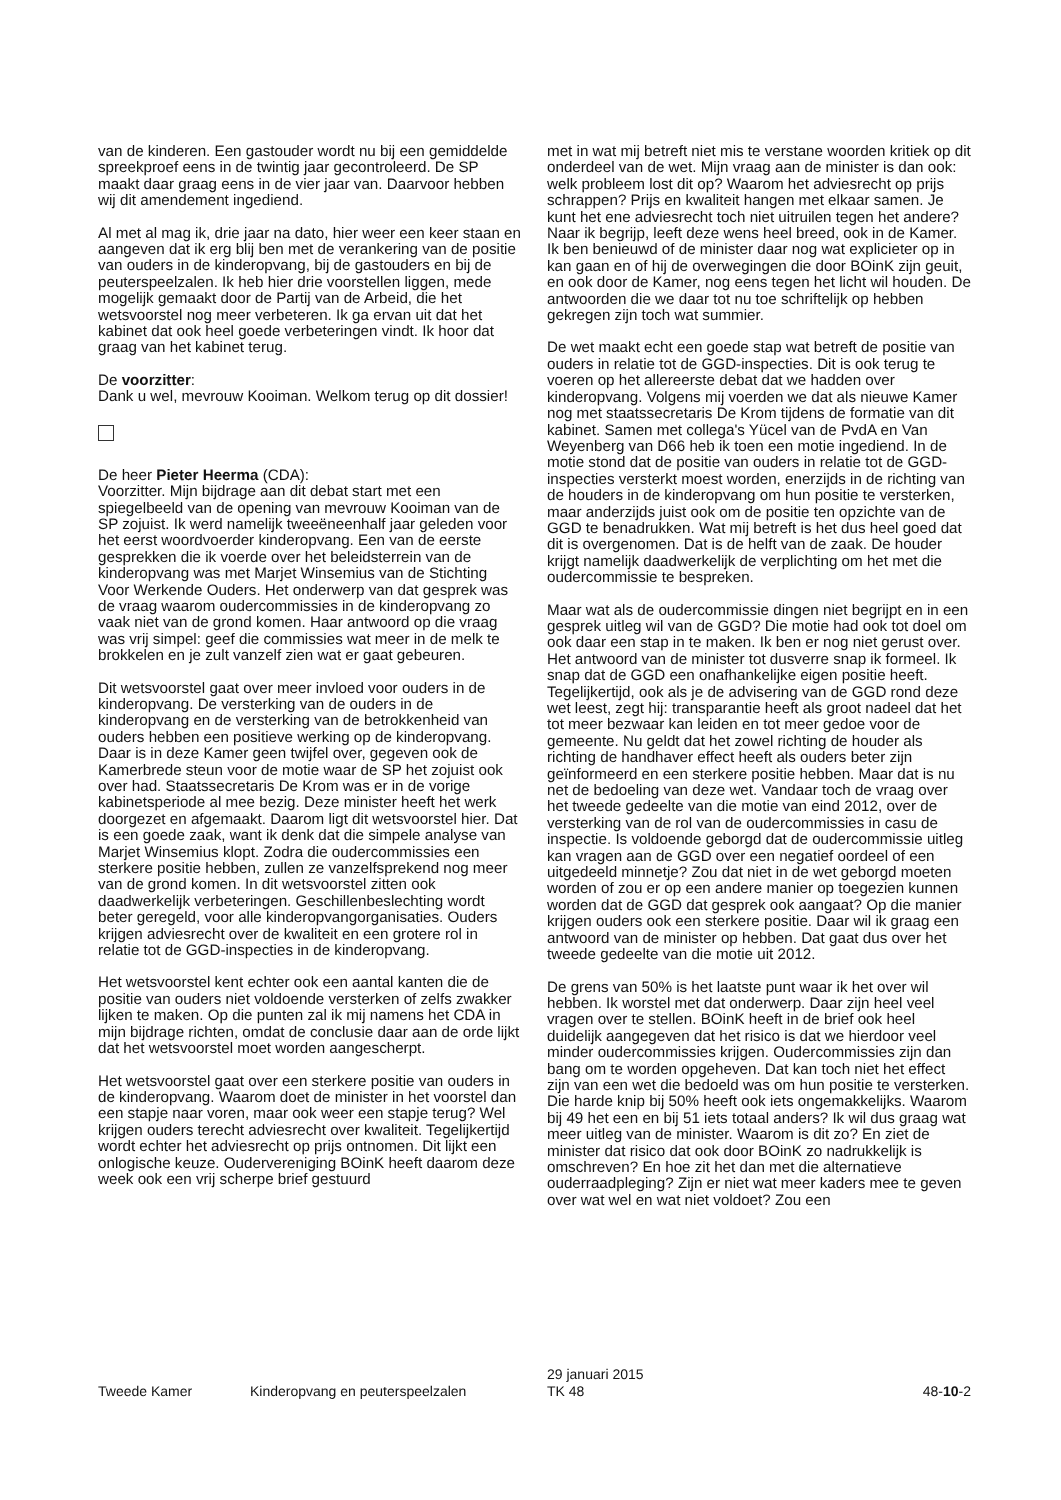van de kinderen. Een gastouder wordt nu bij een gemiddelde spreekproef eens in de twintig jaar gecontroleerd. De SP maakt daar graag eens in de vier jaar van. Daarvoor hebben wij dit amendement ingediend.
Al met al mag ik, drie jaar na dato, hier weer een keer staan en aangeven dat ik erg blij ben met de verankering van de positie van ouders in de kinderopvang, bij de gastouders en bij de peuterspeelzalen. Ik heb hier drie voorstellen liggen, mede mogelijk gemaakt door de Partij van de Arbeid, die het wetsvoorstel nog meer verbeteren. Ik ga ervan uit dat het kabinet dat ook heel goede verbeteringen vindt. Ik hoor dat graag van het kabinet terug.
De voorzitter:
Dank u wel, mevrouw Kooiman. Welkom terug op dit dossier!
De heer Pieter Heerma (CDA):
Voorzitter. Mijn bijdrage aan dit debat start met een spiegelbeeld van de opening van mevrouw Kooiman van de SP zojuist. Ik werd namelijk tweeëneenhalf jaar geleden voor het eerst woordvoerder kinderopvang. Een van de eerste gesprekken die ik voerde over het beleidsterrein van de kinderopvang was met Marjet Winsemius van de Stichting Voor Werkende Ouders. Het onderwerp van dat gesprek was de vraag waarom oudercommissies in de kinderopvang zo vaak niet van de grond komen. Haar antwoord op die vraag was vrij simpel: geef die commissies wat meer in de melk te brokkelen en je zult vanzelf zien wat er gaat gebeuren.
Dit wetsvoorstel gaat over meer invloed voor ouders in de kinderopvang. De versterking van de ouders in de kinderopvang en de versterking van de betrokkenheid van ouders hebben een positieve werking op de kinderopvang. Daar is in deze Kamer geen twijfel over, gegeven ook de Kamerbrede steun voor de motie waar de SP het zojuist ook over had. Staatssecretaris De Krom was er in de vorige kabinetsperiode al mee bezig. Deze minister heeft het werk doorgezet en afgemaakt. Daarom ligt dit wetsvoorstel hier. Dat is een goede zaak, want ik denk dat die simpele analyse van Marjet Winsemius klopt. Zodra die oudercommissies een sterkere positie hebben, zullen ze vanzelfsprekend nog meer van de grond komen. In dit wetsvoorstel zitten ook daadwerkelijk verbeteringen. Geschillenbeslechting wordt beter geregeld, voor alle kinderopvangorganisaties. Ouders krijgen adviesrecht over de kwaliteit en een grotere rol in relatie tot de GGD-inspecties in de kinderopvang.
Het wetsvoorstel kent echter ook een aantal kanten die de positie van ouders niet voldoende versterken of zelfs zwakker lijken te maken. Op die punten zal ik mij namens het CDA in mijn bijdrage richten, omdat de conclusie daar aan de orde lijkt dat het wetsvoorstel moet worden aangescherpt.
Het wetsvoorstel gaat over een sterkere positie van ouders in de kinderopvang. Waarom doet de minister in het voorstel dan een stapje naar voren, maar ook weer een stapje terug? Wel krijgen ouders terecht adviesrecht over kwaliteit. Tegelijkertijd wordt echter het adviesrecht op prijs ontnomen. Dit lijkt een onlogische keuze. Oudervereniging BOinK heeft daarom deze week ook een vrij scherpe brief gestuurd
met in wat mij betreft niet mis te verstane woorden kritiek op dit onderdeel van de wet. Mijn vraag aan de minister is dan ook: welk probleem lost dit op? Waarom het adviesrecht op prijs schrappen? Prijs en kwaliteit hangen met elkaar samen. Je kunt het ene adviesrecht toch niet uitruilen tegen het andere? Naar ik begrijp, leeft deze wens heel breed, ook in de Kamer. Ik ben benieuwd of de minister daar nog wat explicieter op in kan gaan en of hij de overwegingen die door BOinK zijn geuit, en ook door de Kamer, nog eens tegen het licht wil houden. De antwoorden die we daar tot nu toe schriftelijk op hebben gekregen zijn toch wat summier.
De wet maakt echt een goede stap wat betreft de positie van ouders in relatie tot de GGD-inspecties. Dit is ook terug te voeren op het allereerste debat dat we hadden over kinderopvang. Volgens mij voerden we dat als nieuwe Kamer nog met staatssecretaris De Krom tijdens de formatie van dit kabinet. Samen met collega's Yücel van de PvdA en Van Weyenberg van D66 heb ik toen een motie ingediend. In de motie stond dat de positie van ouders in relatie tot de GGD-inspecties versterkt moest worden, enerzijds in de richting van de houders in de kinderopvang om hun positie te versterken, maar anderzijds juist ook om de positie ten opzichte van de GGD te benadrukken. Wat mij betreft is het dus heel goed dat dit is overgenomen. Dat is de helft van de zaak. De houder krijgt namelijk daadwerkelijk de verplichting om het met die oudercommissie te bespreken.
Maar wat als de oudercommissie dingen niet begrijpt en in een gesprek uitleg wil van de GGD? Die motie had ook tot doel om ook daar een stap in te maken. Ik ben er nog niet gerust over. Het antwoord van de minister tot dusverre snap ik formeel. Ik snap dat de GGD een onafhankelijke eigen positie heeft. Tegelijkertijd, ook als je de advisering van de GGD rond deze wet leest, zegt hij: transparantie heeft als groot nadeel dat het tot meer bezwaar kan leiden en tot meer gedoe voor de gemeente. Nu geldt dat het zowel richting de houder als richting de handhaver effect heeft als ouders beter zijn geïnformeerd en een sterkere positie hebben. Maar dat is nu net de bedoeling van deze wet. Vandaar toch de vraag over het tweede gedeelte van die motie van eind 2012, over de versterking van de rol van de oudercommissies in casu de inspectie. Is voldoende geborgd dat de oudercommissie uitleg kan vragen aan de GGD over een negatief oordeel of een uitgedeeld minnetje? Zou dat niet in de wet geborgd moeten worden of zou er op een andere manier op toegezien kunnen worden dat de GGD dat gesprek ook aangaat? Op die manier krijgen ouders ook een sterkere positie. Daar wil ik graag een antwoord van de minister op hebben. Dat gaat dus over het tweede gedeelte van die motie uit 2012.
De grens van 50% is het laatste punt waar ik het over wil hebben. Ik worstel met dat onderwerp. Daar zijn heel veel vragen over te stellen. BOinK heeft in de brief ook heel duidelijk aangegeven dat het risico is dat we hierdoor veel minder oudercommissies krijgen. Oudercommissies zijn dan bang om te worden opgeheven. Dat kan toch niet het effect zijn van een wet die bedoeld was om hun positie te versterken. Die harde knip bij 50% heeft ook iets ongemakkelijks. Waarom bij 49 het een en bij 51 iets totaal anders? Ik wil dus graag wat meer uitleg van de minister. Waarom is dit zo? En ziet de minister dat risico dat ook door BOinK zo nadrukkelijk is omschreven? En hoe zit het dan met die alternatieve ouderraadpleging? Zijn er niet wat meer kaders mee te geven over wat wel en wat niet voldoet? Zou een
Tweede Kamer
Kinderopvang en peuterspeelzalen
29 januari 2015
TK 48
48-10-2